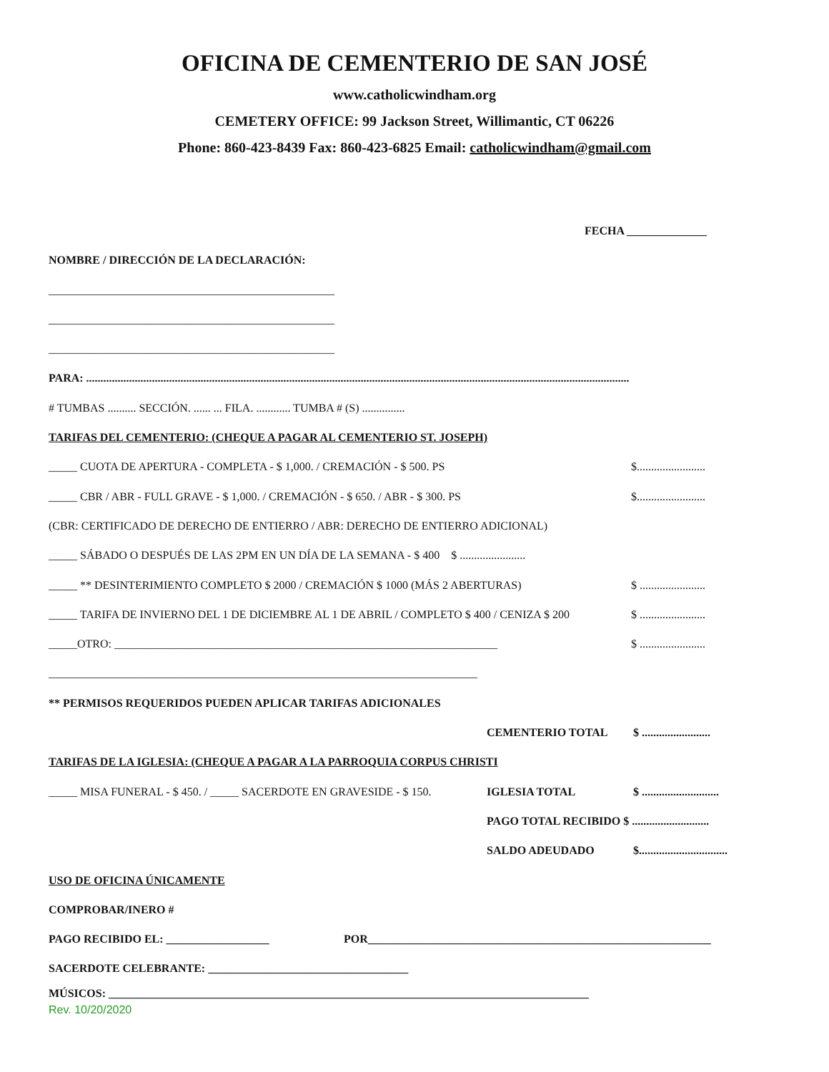OFICINA DE CEMENTERIO DE SAN JOSÉ
www.catholicwindham.org
CEMETERY OFFICE: 99 Jackson Street, Willimantic, CT 06226
Phone: 860-423-8439 Fax: 860-423-6825 Email: catholicwindham@gmail.com
FECHA ______________
NOMBRE / DIRECCIÓN DE LA DECLARACIÓN:
__________________________________________________
__________________________________________________
__________________________________________________
PARA: ..............................................................................................................................................................................................
# TUMBAS .......... SECCIÓN. ...... ... FILA. ............ TUMBA # (S) ...............
TARIFAS DEL CEMENTERIO: (CHEQUE A PAGAR AL CEMENTERIO ST. JOSEPH)
_____ CUOTA DE APERTURA - COMPLETA - $ 1,000. / CREMACIÓN - $ 500. PS $........................
_____ CBR / ABR - FULL GRAVE - $ 1,000. / CREMACIÓN - $ 650. / ABR - $ 300. PS $........................
(CBR: CERTIFICADO DE DERECHO DE ENTIERRO / ABR: DERECHO DE ENTIERRO ADICIONAL)
_____ SÁBADO O DESPUÉS DE LAS 2PM EN UN DÍA DE LA SEMANA - $ 400 $ .......................
_____ ** DESINTERIMIENTO COMPLETO $ 2000 / CREMACIÓN $ 1000 (MÁS 2 ABERTURAS) $ .......................
_____ TARIFA DE INVIERNO DEL 1 DE DICIEMBRE AL 1 DE ABRIL / COMPLETO $ 400 / CENIZA $ 200 $ .......................
_____OTRO: ___________________________________________________________________ $ .......................
___________________________________________________________________________
** PERMISOS REQUERIDOS PUEDEN APLICAR TARIFAS ADICIONALES
CEMENTERIO TOTAL $ ........................
TARIFAS DE LA IGLESIA: (CHEQUE A PAGAR A LA PARROQUIA CORPUS CHRISTI
_____ MISA FUNERAL - $ 450. / _____ SACERDOTE EN GRAVESIDE - $ 150. IGLESIA TOTAL $ ...........................
PAGO TOTAL RECIBIDO $ ...........................
SALDO ADEUDADO $...............................
USO DE OFICINA ÚNICAMENTE
COMPROBAR/INERO #
PAGO RECIBIDO EL: __________________ POR____________________________________________________________
SACERDOTE CELEBRANTE: ___________________________________
MÚSICOS: ____________________________________________________________________________________
Rev. 10/20/2020